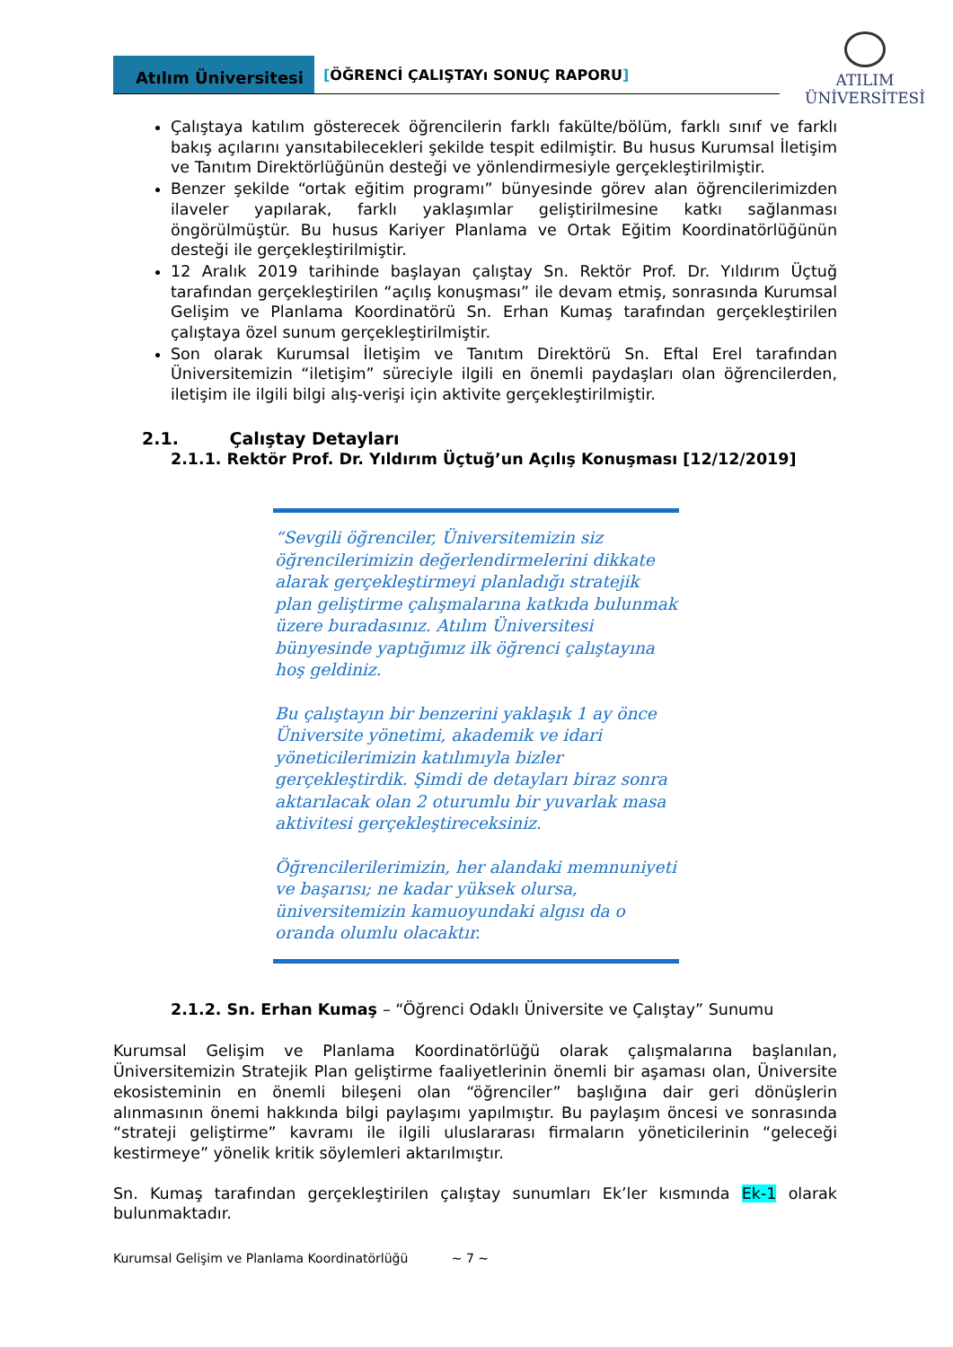Atılım Üniversitesi
[ÖĞRENCİ ÇALIŞTAYı SONUÇ RAPORU]
ATILIM
ÜNİVERSİTESİ
Çalıştaya katılım gösterecek öğrencilerin farklı fakülte/bölüm, farklı sınıf ve farklı bakış açılarını yansıtabilecekleri şekilde tespit edilmiştir. Bu husus Kurumsal İletişim ve Tanıtım Direktörlüğünün desteği ve yönlendirmesiyle gerçekleştirilmiştir.
Benzer şekilde “ortak eğitim programı” bünyesinde görev alan öğrencilerimizden ilaveler yapılarak, farklı yaklaşımlar geliştirilmesine katkı sağlanması öngörülmüştür. Bu husus Kariyer Planlama ve Ortak Eğitim Koordinatörlüğünün desteği ile gerçekleştirilmiştir.
12 Aralık 2019 tarihinde başlayan çalıştay Sn. Rektör Prof. Dr. Yıldırım Üçtuğ tarafından gerçekleştirilen “açılış konuşması” ile devam etmiş, sonrasında Kurumsal Gelişim ve Planlama Koordinatörü Sn. Erhan Kumaş tarafından gerçekleştirilen çalıştaya özel sunum gerçekleştirilmiştir.
Son olarak Kurumsal İletişim ve Tanıtım Direktörü Sn. Eftal Erel tarafından Üniversitemizin “iletişim” süreciyle ilgili en önemli paydaşları olan öğrencilerden, iletişim ile ilgili bilgi alış-verişi için aktivite gerçekleştirilmiştir.
2.1. Çalıştay Detayları
2.1.1. Rektör Prof. Dr. Yıldırım Üçtuğ’un Açılış Konuşması [12/12/2019]
“Sevgili öğrenciler, Üniversitemizin siz öğrencilerimizin değerlendirmelerini dikkate alarak gerçekleştirmeyi planladığı stratejik plan geliştirme çalışmalarına katkıda bulunmak üzere buradasınız. Atılım Üniversitesi bünyesinde yaptığımız ilk öğrenci çalıştayına hoş geldiniz.
Bu çalıştayın bir benzerini yaklaşık 1 ay önce Üniversite yönetimi, akademik ve idari yöneticilerimizin katılımıyla bizler gerçekleştirdik. Şimdi de detayları biraz sonra aktarılacak olan 2 oturumlu bir yuvarlak masa aktivitesi gerçekleştireceksiniz.
Öğrencilerilerimizin, her alandaki memnuniyeti ve başarısı; ne kadar yüksek olursa, üniversitemizin kamuoyundaki algısı da o oranda olumlu olacaktır.
2.1.2. Sn. Erhan Kumaş – “Öğrenci Odaklı Üniversite ve Çalıştay” Sunumu
Kurumsal Gelişim ve Planlama Koordinatörlüğü olarak çalışmalarına başlanılan, Üniversitemizin Stratejik Plan geliştirme faaliyetlerinin önemli bir aşaması olan, Üniversite ekosisteminin en önemli bileşeni olan “öğrenciler” başlığına dair geri dönüşlerin alınmasının önemi hakkında bilgi paylaşımı yapılmıştır. Bu paylaşım öncesi ve sonrasında “strateji geliştirme” kavramı ile ilgili uluslararası firmaların yöneticilerinin “geleceği kestirmeye” yönelik kritik söylemleri aktarılmıştır.
Sn. Kumaş tarafından gerçekleştirilen çalıştay sunumları Ek’ler kısmında Ek-1 olarak bulunmaktadır.
Kurumsal Gelişim ve Planlama Koordinatörlüğü ~ 7 ~